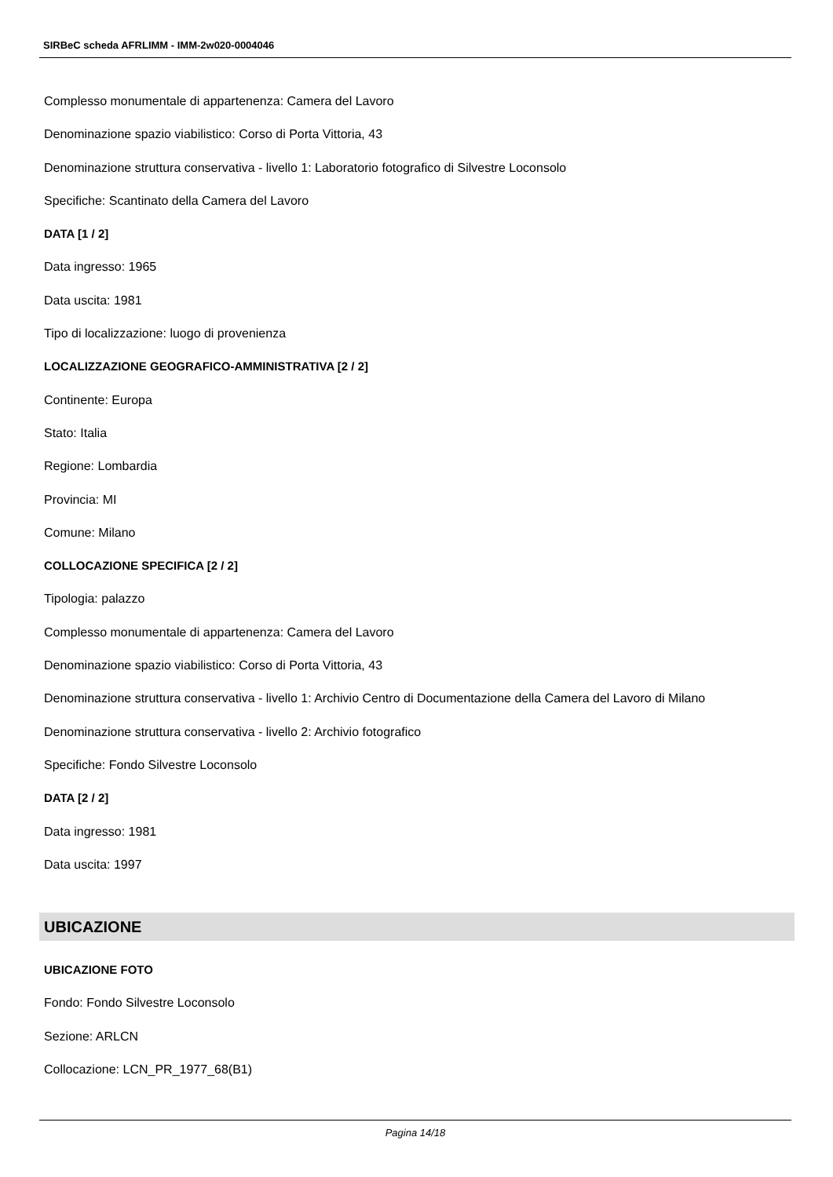SIRBeC scheda AFRLIMM - IMM-2w020-0004046
Complesso monumentale di appartenenza: Camera del Lavoro
Denominazione spazio viabilistico: Corso di Porta Vittoria, 43
Denominazione struttura conservativa - livello 1: Laboratorio fotografico di Silvestre Loconsolo
Specifiche: Scantinato della Camera del Lavoro
DATA [1 / 2]
Data ingresso: 1965
Data uscita: 1981
Tipo di localizzazione: luogo di provenienza
LOCALIZZAZIONE GEOGRAFICO-AMMINISTRATIVA [2 / 2]
Continente: Europa
Stato: Italia
Regione: Lombardia
Provincia: MI
Comune: Milano
COLLOCAZIONE SPECIFICA [2 / 2]
Tipologia: palazzo
Complesso monumentale di appartenenza: Camera del Lavoro
Denominazione spazio viabilistico: Corso di Porta Vittoria, 43
Denominazione struttura conservativa - livello 1: Archivio Centro di Documentazione della Camera del Lavoro di Milano
Denominazione struttura conservativa - livello 2: Archivio fotografico
Specifiche: Fondo Silvestre Loconsolo
DATA [2 / 2]
Data ingresso: 1981
Data uscita: 1997
UBICAZIONE
UBICAZIONE FOTO
Fondo: Fondo Silvestre Loconsolo
Sezione: ARLCN
Collocazione: LCN_PR_1977_68(B1)
Pagina 14/18